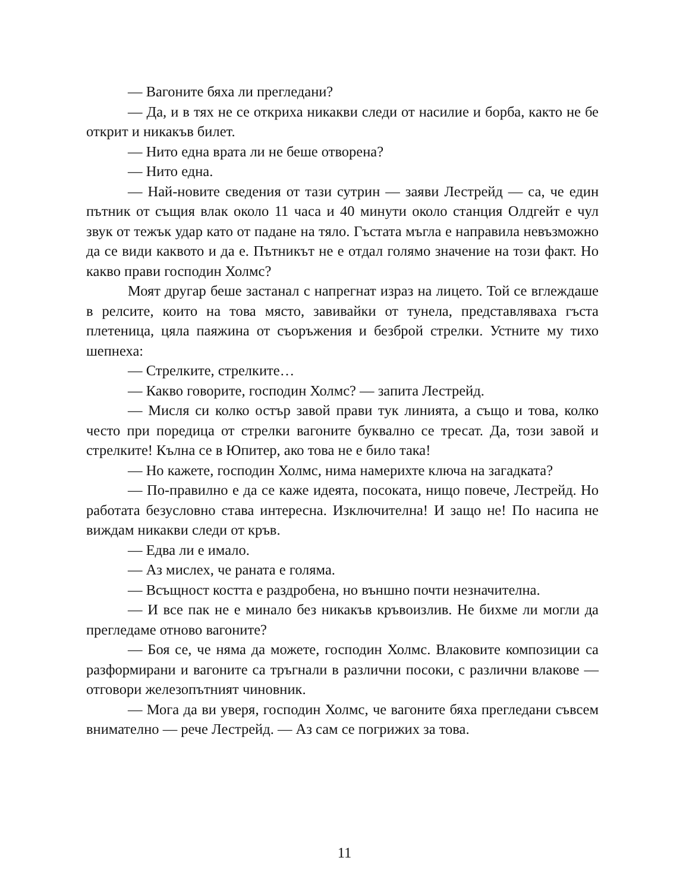— Вагоните бяха ли прегледани?
— Да, и в тях не се откриха никакви следи от насилие и борба, както не бе открит и никакъв билет.
— Нито една врата ли не беше отворена?
— Нито една.
— Най-новите сведения от тази сутрин — заяви Лестрейд — са, че един пътник от същия влак около 11 часа и 40 минути около станция Олдгейт е чул звук от тежък удар като от падане на тяло. Гъстата мъгла е направила невъзможно да се види каквото и да е. Пътникът не е отдал голямо значение на този факт. Но какво прави господин Холмс?
Моят другар беше застанал с напрегнат израз на лицето. Той се вглеждаше в релсите, които на това място, завивайки от тунела, представляваха гъста плетеница, цяла паяжина от съоръжения и безброй стрелки. Устните му тихо шепнеха:
— Стрелките, стрелките…
— Какво говорите, господин Холмс? — запита Лестрейд.
— Мисля си колко остър завой прави тук линията, а също и това, колко често при поредица от стрелки вагоните буквално се тресат. Да, този завой и стрелките! Кълна се в Юпитер, ако това не е било така!
— Но кажете, господин Холмс, нима намерихте ключа на загадката?
— По-правилно е да се каже идеята, посоката, нищо повече, Лестрейд. Но работата безусловно става интересна. Изключителна! И защо не! По насипа не виждам никакви следи от кръв.
— Едва ли е имало.
— Аз мислех, че раната е голяма.
— Всъщност костта е раздробена, но външно почти незначителна.
— И все пак не е минало без никакъв кръвоизлив. Не бихме ли могли да прегледаме отново вагоните?
— Боя се, че няма да можете, господин Холмс. Влаковите композиции са разформирани и вагоните са тръгнали в различни посоки, с различни влакове — отговори железопътният чиновник.
— Мога да ви уверя, господин Холмс, че вагоните бяха прегледани съвсем внимателно — рече Лестрейд. — Аз сам се погрижих за това.
11